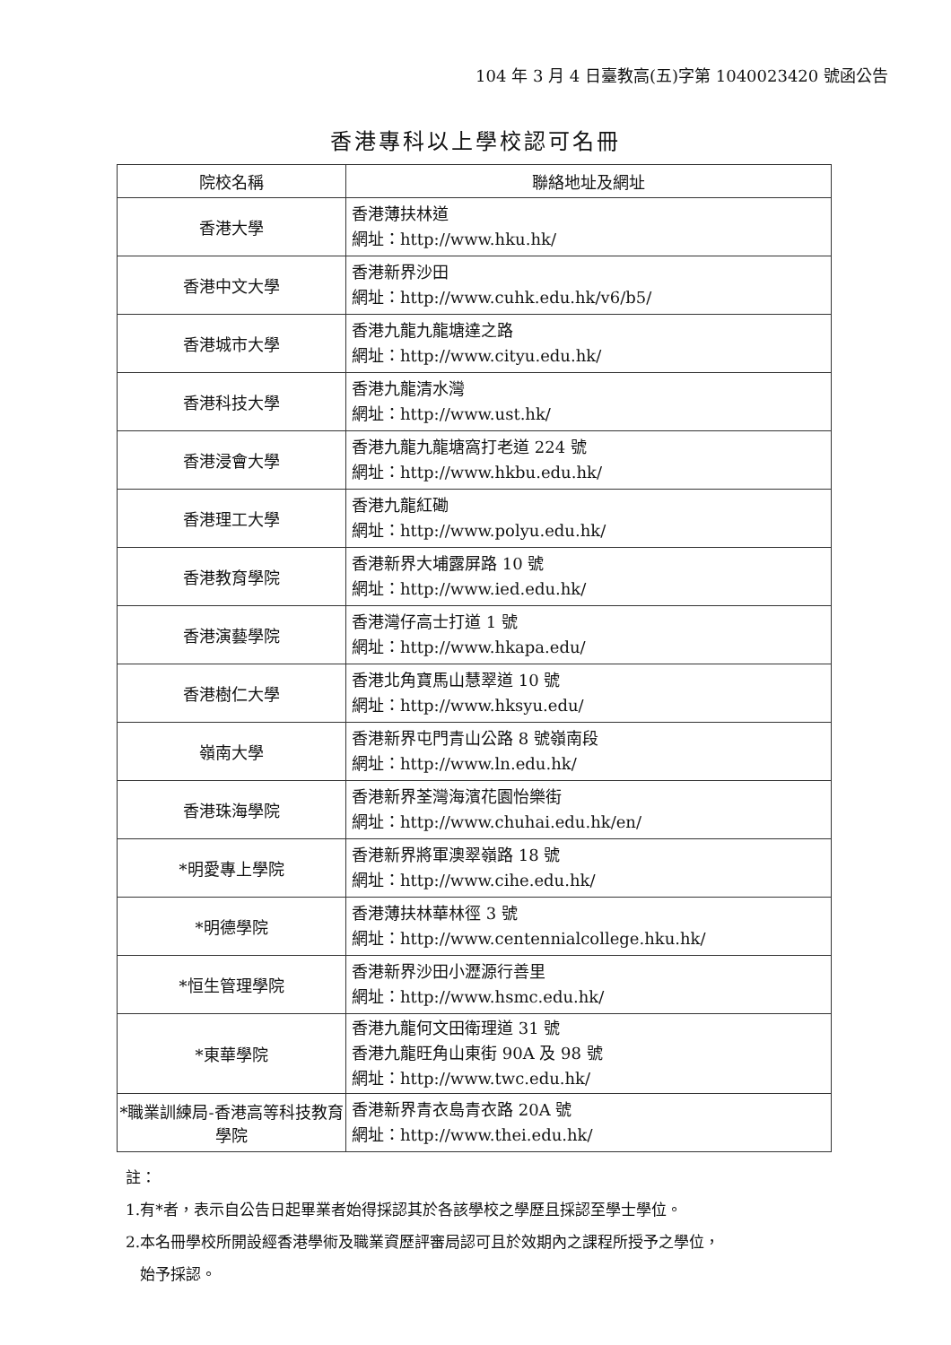104 年 3 月 4 日臺教高(五)字第 1040023420 號函公告
香港專科以上學校認可名冊
| 院校名稱 | 聯絡地址及網址 |
| --- | --- |
| 香港大學 | 香港薄扶林道 網址：http://www.hku.hk/ |
| 香港中文大學 | 香港新界沙田 網址：http://www.cuhk.edu.hk/v6/b5/ |
| 香港城市大學 | 香港九龍九龍塘達之路 網址：http://www.cityu.edu.hk/ |
| 香港科技大學 | 香港九龍清水灣 網址：http://www.ust.hk/ |
| 香港浸會大學 | 香港九龍九龍塘窩打老道 224 號 網址：http://www.hkbu.edu.hk/ |
| 香港理工大學 | 香港九龍紅磡 網址：http://www.polyu.edu.hk/ |
| 香港教育學院 | 香港新界大埔露屏路 10 號 網址：http://www.ied.edu.hk/ |
| 香港演藝學院 | 香港灣仔高士打道 1 號 網址：http://www.hkapa.edu/ |
| 香港樹仁大學 | 香港北角寶馬山慧翠道 10 號 網址：http://www.hksyu.edu/ |
| 嶺南大學 | 香港新界屯門青山公路 8 號嶺南段 網址：http://www.ln.edu.hk/ |
| 香港珠海學院 | 香港新界荃灣海濱花園怡樂街 網址：http://www.chuhai.edu.hk/en/ |
| *明愛專上學院 | 香港新界將軍澳翠嶺路 18 號 網址：http://www.cihe.edu.hk/ |
| *明德學院 | 香港薄扶林華林徑 3 號 網址：http://www.centennialcollege.hku.hk/ |
| *恒生管理學院 | 香港新界沙田小瀝源行善里 網址：http://www.hsmc.edu.hk/ |
| *東華學院 | 香港九龍何文田衛理道 31 號 香港九龍旺角山東街 90A 及 98 號 網址：http://www.twc.edu.hk/ |
| *職業訓練局-香港高等科技教育學院 | 香港新界青衣島青衣路 20A 號 網址：http://www.thei.edu.hk/ |
註：
1.有*者，表示自公告日起畢業者始得採認其於各該學校之學歷且採認至學士學位。
2.本名冊學校所開設經香港學術及職業資歷評審局認可且於效期內之課程所授予之學位，
始予採認。